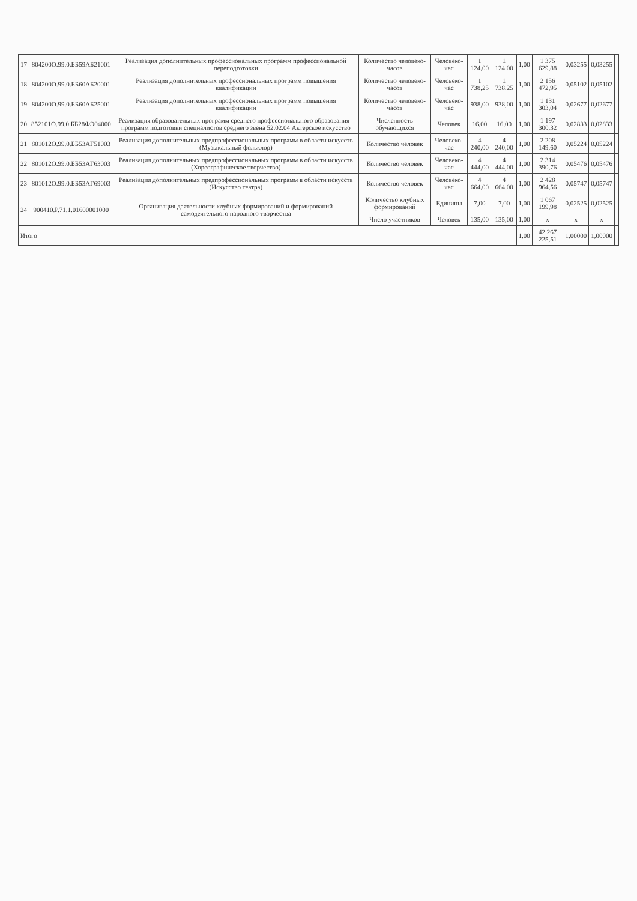| 17 | 804200О.99.0.ББ59АБ21001 | Реализация дополнительных профессиональных программ профессиональной переподготовки | Количество человеко-часов | Человеко-час | 1 124,00 | 1 124,00 | 1,00 | 1 375 629,88 | 0,03255 | 0,03255 | |
| 18 | 804200О.99.0.ББ60АБ20001 | Реализация дополнительных профессиональных программ повышения квалификации | Количество человеко-часов | Человеко-час | 1 738,25 | 1 738,25 | 1,00 | 2 156 472,95 | 0,05102 | 0,05102 | |
| 19 | 804200О.99.0.ББ60АБ25001 | Реализация дополнительных профессиональных программ повышения квалификации | Количество человеко-часов | Человеко-час | 938,00 | 938,00 | 1,00 | 1 131 303,04 | 0,02677 | 0,02677 | |
| 20 | 852101О.99.0.ББ28ФЭ04000 | Реализация образовательных программ среднего профессионального образования - программ подготовки специалистов среднего звена 52.02.04 Актерское искусство | Численность обучающихся | Человек | 16,00 | 16,00 | 1,00 | 1 197 300,32 | 0,02833 | 0,02833 | |
| 21 | 801012О.99.0.ББ53АГ51003 | Реализация дополнительных предпрофессиональных программ в области искусств (Музыкальный фольклор) | Количество человек | Человеко-час | 4 240,00 | 4 240,00 | 1,00 | 2 208 149,60 | 0,05224 | 0,05224 | |
| 22 | 801012О.99.0.ББ53АГ63003 | Реализация дополнительных предпрофессиональных программ в области искусств (Хореографическое творчество) | Количество человек | Человеко-час | 4 444,00 | 4 444,00 | 1,00 | 2 314 390,76 | 0,05476 | 0,05476 | |
| 23 | 801012О.99.0.ББ53АГ69003 | Реализация дополнительных предпрофессиональных программ в области искусств (Искусство театра) | Количество человек | Человеко-час | 4 664,00 | 4 664,00 | 1,00 | 2 428 964,56 | 0,05747 | 0,05747 | |
| 24 | 900410.Р.71.1.01600001000 | Организация деятельности клубных формирований и формирований самодеятельного народного творчества | Количество клубных формирований | Единицы | 7,00 | 7,00 | 1,00 | 1 067 199,98 | 0,02525 | 0,02525 | |
| | | | Число участников | Человек | 135,00 | 135,00 | 1,00 | x | x | x | |
| Итого | | | | | | | 1,00 | 42 267 225,51 | 1,00000 | 1,00000 | |